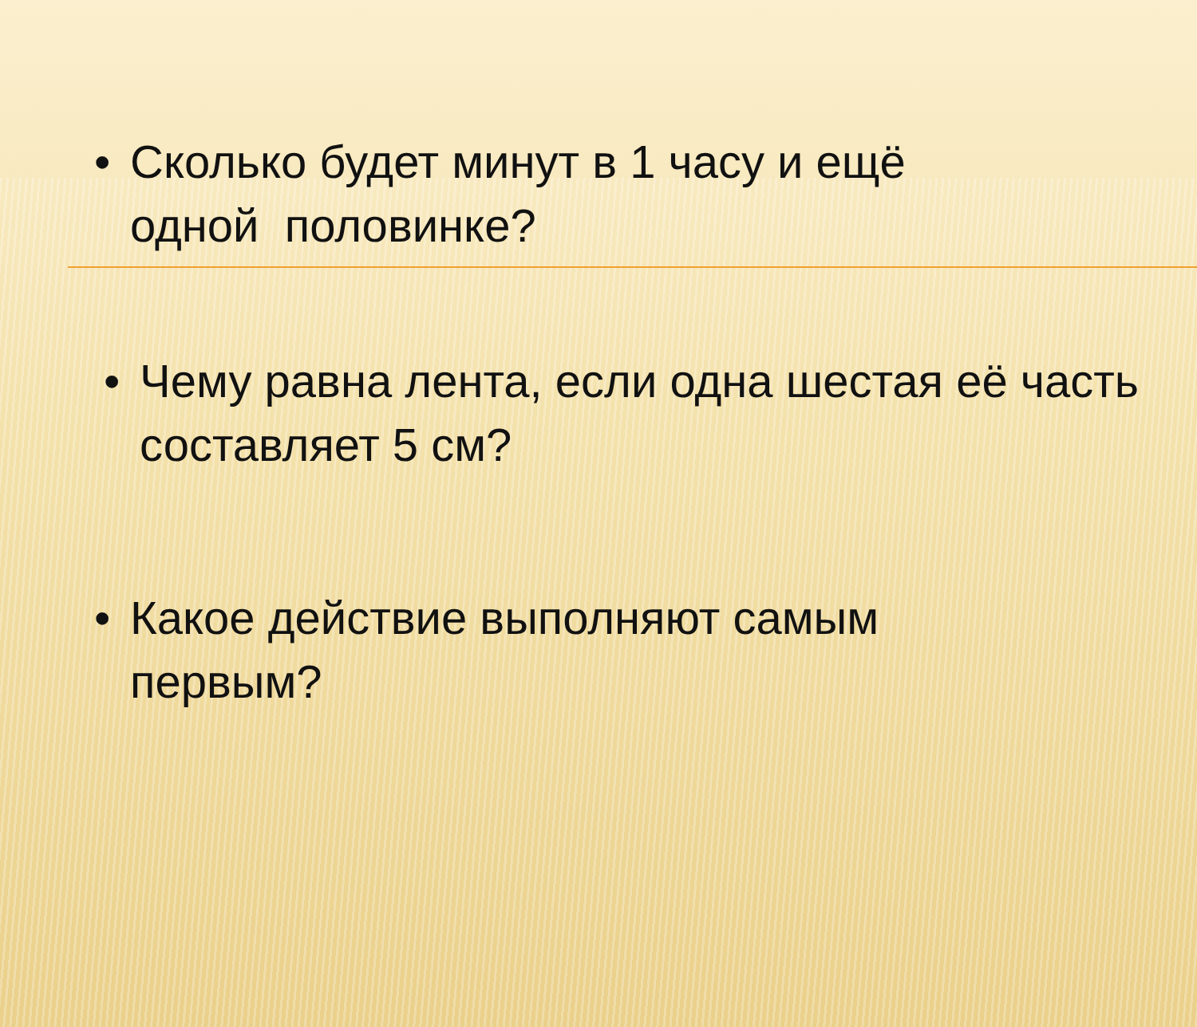• Сколько будет минут в 1 часу и ещё одной половинке?
• Чему равна лента, если одна шестая её часть составляет 5 см?
• Какое действие выполняют самым первым?